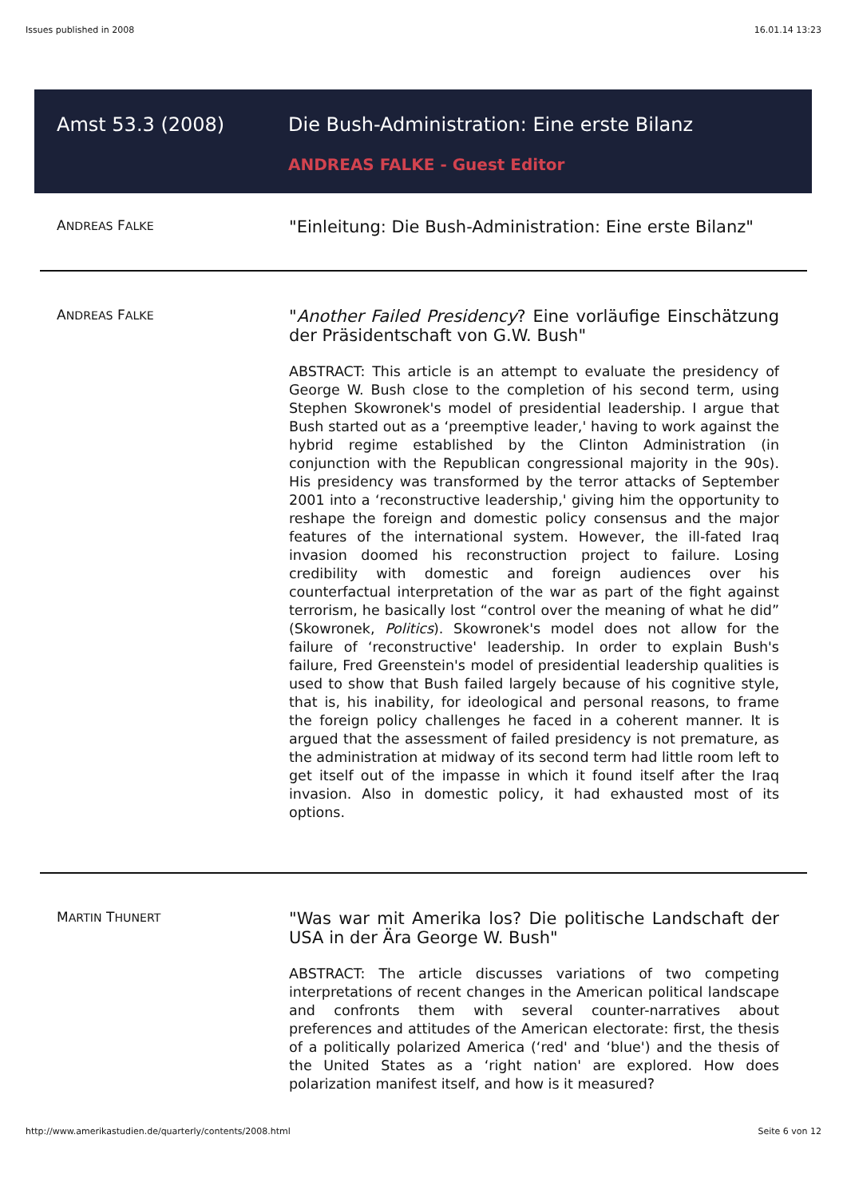Issues published in 2008 16.01.14 13:23
Amst 53.3 (2008) Die Bush-Administration: Eine erste Bilanz
ANDREAS FALKE - Guest Editor
ANDREAS FALKE
"Einleitung: Die Bush-Administration: Eine erste Bilanz"
ANDREAS FALKE
"Another Failed Presidency? Eine vorläufige Einschätzung der Präsidentschaft von G.W. Bush"
ABSTRACT: This article is an attempt to evaluate the presidency of George W. Bush close to the completion of his second term, using Stephen Skowronek's model of presidential leadership. I argue that Bush started out as a ‘preemptive leader,' having to work against the hybrid regime established by the Clinton Administration (in conjunction with the Republican congressional majority in the 90s). His presidency was transformed by the terror attacks of September 2001 into a ‘reconstructive leadership,' giving him the opportunity to reshape the foreign and domestic policy consensus and the major features of the international system. However, the ill-fated Iraq invasion doomed his reconstruction project to failure. Losing credibility with domestic and foreign audiences over his counterfactual interpretation of the war as part of the fight against terrorism, he basically lost “control over the meaning of what he did” (Skowronek, Politics). Skowronek's model does not allow for the failure of ‘reconstructive' leadership. In order to explain Bush's failure, Fred Greenstein's model of presidential leadership qualities is used to show that Bush failed largely because of his cognitive style, that is, his inability, for ideological and personal reasons, to frame the foreign policy challenges he faced in a coherent manner. It is argued that the assessment of failed presidency is not premature, as the administration at midway of its second term had little room left to get itself out of the impasse in which it found itself after the Iraq invasion. Also in domestic policy, it had exhausted most of its options.
MARTIN THUNERT
"Was war mit Amerika los? Die politische Landschaft der USA in der Ära George W. Bush"
ABSTRACT: The article discusses variations of two competing interpretations of recent changes in the American political landscape and confronts them with several counter-narratives about preferences and attitudes of the American electorate: first, the thesis of a politically polarized America (‘red' and ‘blue') and the thesis of the United States as a ‘right nation' are explored. How does polarization manifest itself, and how is it measured?
http://www.amerikastudien.de/quarterly/contents/2008.html Seite 6 von 12